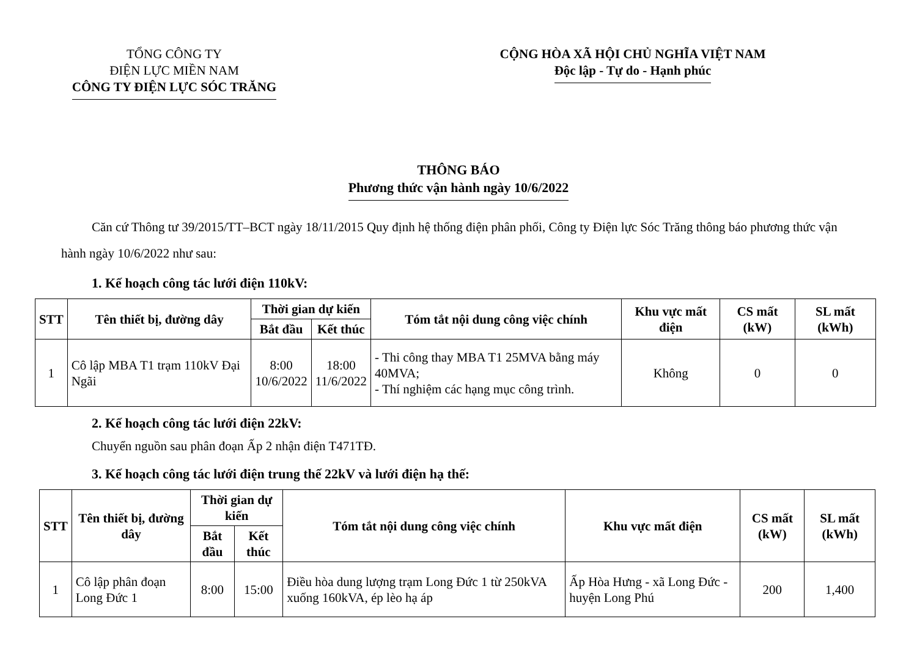TỔNG CÔNG TY
ĐIỆN LỰC MIỀN NAM
CÔNG TY ĐIỆN LỰC SÓC TRĂNG
CỘNG HÒA XÃ HỘI CHỦ NGHĨA VIỆT NAM
Độc lập - Tự do - Hạnh phúc
THÔNG BÁO
Phương thức vận hành ngày 10/6/2022
Căn cứ Thông tư 39/2015/TT–BCT ngày 18/11/2015 Quy định hệ thống điện phân phối, Công ty Điện lực Sóc Trăng thông báo phương thức vận hành ngày 10/6/2022 như sau:
1. Kế hoạch công tác lưới điện 110kV:
| STT | Tên thiết bị, đường dây | Thời gian dự kiến | | Tóm tắt nội dung công việc chính | Khu vực mất điện | CS mất (kW) | SL mất (kWh) |
| --- | --- | --- | --- | --- | --- | --- | --- |
| | | Bắt đầu | Kết thúc | | | | |
| 1 | Cô lập MBA T1 trạm 110kV Đại Ngãi | 8:00 10/6/2022 | 18:00 11/6/2022 | - Thi công thay MBA T1 25MVA bằng máy 40MVA; - Thí nghiệm các hạng mục công trình. | Không | 0 | 0 |
2. Kế hoạch công tác lưới điện 22kV:
Chuyển nguồn sau phân đoạn Ấp 2 nhận điện T471TĐ.
3. Kế hoạch công tác lưới điện trung thế 22kV và lưới điện hạ thế:
| STT | Tên thiết bị, đường dây | Thời gian dự kiến | | Tóm tắt nội dung công việc chính | Khu vực mất điện | CS mất (kW) | SL mất (kWh) |
| --- | --- | --- | --- | --- | --- | --- | --- |
| | | Bắt đầu | Kết thúc | | | | |
| 1 | Cô lập phân đoạn Long Đức 1 | 8:00 | 15:00 | Điều hòa dung lượng trạm Long Đức 1 từ 250kVA xuống 160kVA, ép lèo hạ áp | Ấp Hòa Hưng - xã Long Đức - huyện Long Phú | 200 | 1,400 |